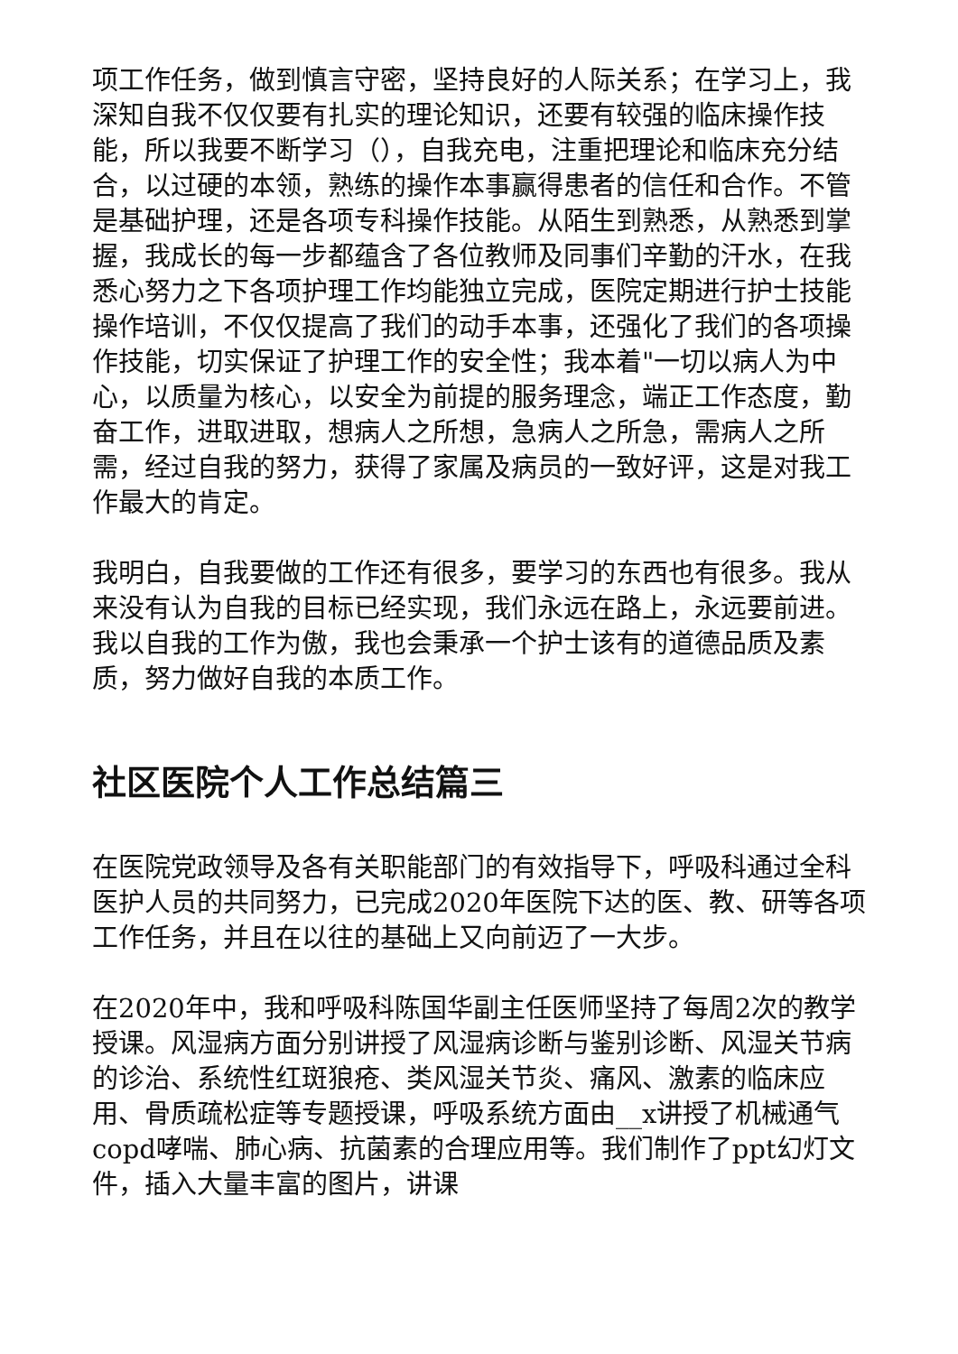项工作任务，做到慎言守密，坚持良好的人际关系；在学习上，我深知自我不仅仅要有扎实的理论知识，还要有较强的临床操作技能，所以我要不断学习（），自我充电，注重把理论和临床充分结合，以过硬的本领，熟练的操作本事赢得患者的信任和合作。不管是基础护理，还是各项专科操作技能。从陌生到熟悉，从熟悉到掌握，我成长的每一步都蕴含了各位教师及同事们辛勤的汗水，在我悉心努力之下各项护理工作均能独立完成，医院定期进行护士技能操作培训，不仅仅提高了我们的动手本事，还强化了我们的各项操作技能，切实保证了护理工作的安全性；我本着"一切以病人为中心，以质量为核心，以安全为前提的服务理念，端正工作态度，勤奋工作，进取进取，想病人之所想，急病人之所急，需病人之所需，经过自我的努力，获得了家属及病员的一致好评，这是对我工作最大的肯定。
我明白，自我要做的工作还有很多，要学习的东西也有很多。我从来没有认为自我的目标已经实现，我们永远在路上，永远要前进。我以自我的工作为傲，我也会秉承一个护士该有的道德品质及素质，努力做好自我的本质工作。
社区医院个人工作总结篇三
在医院党政领导及各有关职能部门的有效指导下，呼吸科通过全科医护人员的共同努力，已完成2020年医院下达的医、教、研等各项工作任务，并且在以往的基础上又向前迈了一大步。
在2020年中，我和呼吸科陈国华副主任医师坚持了每周2次的教学授课。风湿病方面分别讲授了风湿病诊断与鉴别诊断、风湿关节病的诊治、系统性红斑狼疮、类风湿关节炎、痛风、激素的临床应用、骨质疏松症等专题授课，呼吸系统方面由__x讲授了机械通气copd哮喘、肺心病、抗菌素的合理应用等。我们制作了ppt幻灯文件，插入大量丰富的图片，讲课